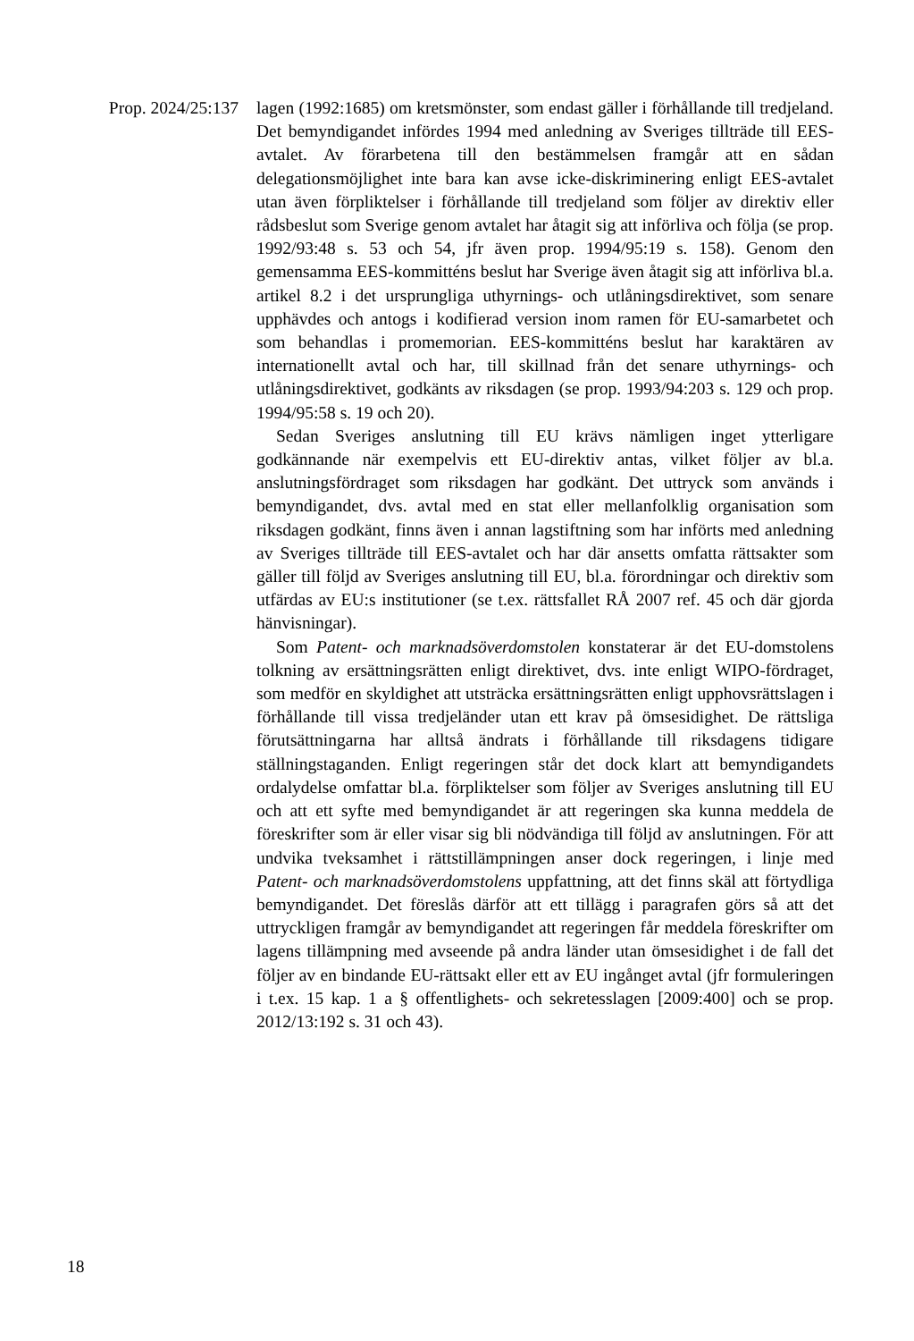Prop. 2024/25:137
lagen (1992:1685) om kretsmönster, som endast gäller i förhållande till tredjeland. Det bemyndigandet infördes 1994 med anledning av Sveriges tillträde till EES-avtalet. Av förarbetena till den bestämmelsen framgår att en sådan delegationsmöjlighet inte bara kan avse icke-diskriminering enligt EES-avtalet utan även förpliktelser i förhållande till tredjeland som följer av direktiv eller rådsbeslut som Sverige genom avtalet har åtagit sig att införliva och följa (se prop. 1992/93:48 s. 53 och 54, jfr även prop. 1994/95:19 s. 158). Genom den gemensamma EES-kommitténs beslut har Sverige även åtagit sig att införliva bl.a. artikel 8.2 i det ursprungliga uthyrnings- och utlåningsdirektivet, som senare upphävdes och antogs i kodifierad version inom ramen för EU-samarbetet och som behandlas i promemorian. EES-kommitténs beslut har karaktären av internationellt avtal och har, till skillnad från det senare uthyrnings- och utlåningsdirektivet, godkänts av riksdagen (se prop. 1993/94:203 s. 129 och prop. 1994/95:58 s. 19 och 20).
Sedan Sveriges anslutning till EU krävs nämligen inget ytterligare godkännande när exempelvis ett EU-direktiv antas, vilket följer av bl.a. anslutningsfördraget som riksdagen har godkänt. Det uttryck som används i bemyndigandet, dvs. avtal med en stat eller mellanfolklig organisation som riksdagen godkänt, finns även i annan lagstiftning som har införts med anledning av Sveriges tillträde till EES-avtalet och har där ansetts omfatta rättsakter som gäller till följd av Sveriges anslutning till EU, bl.a. förordningar och direktiv som utfärdas av EU:s institutioner (se t.ex. rättsfallet RÅ 2007 ref. 45 och där gjorda hänvisningar).
Som Patent- och marknadsöverdomstolen konstaterar är det EU-domstolens tolkning av ersättningsrätten enligt direktivet, dvs. inte enligt WIPO-fördraget, som medför en skyldighet att utsträcka ersättningsrätten enligt upphovsrättslagen i förhållande till vissa tredjeländer utan ett krav på ömsesidighet. De rättsliga förutsättningarna har alltså ändrats i förhållande till riksdagens tidigare ställningstaganden. Enligt regeringen står det dock klart att bemyndigandets ordalydelse omfattar bl.a. förpliktelser som följer av Sveriges anslutning till EU och att ett syfte med bemyndigandet är att regeringen ska kunna meddela de föreskrifter som är eller visar sig bli nödvändiga till följd av anslutningen. För att undvika tveksamhet i rättstillämpningen anser dock regeringen, i linje med Patent- och marknadsöverdomstolens uppfattning, att det finns skäl att förtydliga bemyndigandet. Det föreslås därför att ett tillägg i paragrafen görs så att det uttryckligen framgår av bemyndigandet att regeringen får meddela föreskrifter om lagens tillämpning med avseende på andra länder utan ömsesidighet i de fall det följer av en bindande EU-rättsakt eller ett av EU ingånget avtal (jfr formuleringen i t.ex. 15 kap. 1 a § offentlighets- och sekretesslagen [2009:400] och se prop. 2012/13:192 s. 31 och 43).
18